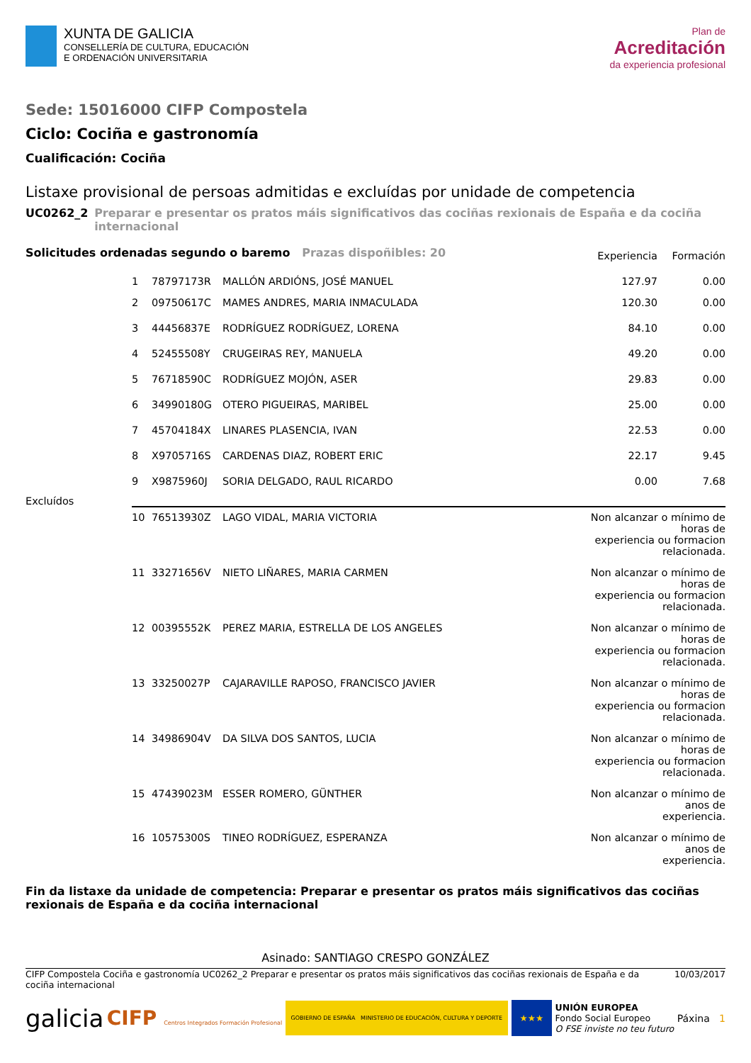XUNTA DE GALICIA
CONSELLERÍA DE CULTURA, EDUCACIÓN
E ORDENACIÓN UNIVERSITARIA
Plan de
Acreditación
da experiencia profesional
Sede: 15016000 CIFP Compostela
Ciclo: Cociña e gastronomía
Cualificación: Cociña
Listaxe provisional de persoas admitidas e excluídas por unidade de competencia
UC0262_2 Preparar e presentar os pratos máis significativos das cociñas rexionais de España e da cociña internacional
| Solicitudes ordenadas segundo o baremo Prazas dispoñibles: 20 | | | | Experiencia | Formación |
| --- | --- | --- | --- | --- | --- |
| | 1 | 78797173R | MALLÓN ARDIÓNS, JOSÉ MANUEL | 127.97 | 0.00 |
| | 2 | 09750617C | MAMES ANDRES, MARIA INMACULADA | 120.30 | 0.00 |
| | 3 | 44456837E | RODRÍGUEZ RODRÍGUEZ, LORENA | 84.10 | 0.00 |
| | 4 | 52455508Y | CRUGEIRAS REY, MANUELA | 49.20 | 0.00 |
| | 5 | 76718590C | RODRÍGUEZ MOJÓN, ASER | 29.83 | 0.00 |
| | 6 | 34990180G | OTERO PIGUEIRAS, MARIBEL | 25.00 | 0.00 |
| | 7 | 45704184X | LINARES PLASENCIA, IVAN | 22.53 | 0.00 |
| | 8 | X9705716S | CARDENAS DIAZ, ROBERT ERIC | 22.17 | 9.45 |
| | 9 | X9875960J | SORIA DELGADO, RAUL RICARDO | 0.00 | 7.68 |
| Excluídos | | | | | |
| | 10 | 76513930Z | LAGO VIDAL, MARIA VICTORIA | Non alcanzar o mínimo de horas de experiencia ou formacion relacionada. | |
| | 11 | 33271656V | NIETO LIÑARES, MARIA CARMEN | Non alcanzar o mínimo de horas de experiencia ou formacion relacionada. | |
| | 12 | 00395552K | PEREZ MARIA, ESTRELLA DE LOS ANGELES | Non alcanzar o mínimo de horas de experiencia ou formacion relacionada. | |
| | 13 | 33250027P | CAJARAVILLE RAPOSO, FRANCISCO JAVIER | Non alcanzar o mínimo de horas de experiencia ou formacion relacionada. | |
| | 14 | 34986904V | DA SILVA DOS SANTOS, LUCIA | Non alcanzar o mínimo de horas de experiencia ou formacion relacionada. | |
| | 15 | 47439023M | ESSER ROMERO, GÜNTHER | Non alcanzar o mínimo de anos de experiencia. | |
| | 16 | 10575300S | TINEO RODRÍGUEZ, ESPERANZA | Non alcanzar o mínimo de anos de experiencia. | |
Fin da listaxe da unidade de competencia: Preparar e presentar os pratos máis significativos das cociñas rexionais de España e da cociña internacional
Asinado: SANTIAGO CRESPO GONZÁLEZ
CIFP Compostela Cociña e gastronomía UC0262_2 Preparar e presentar os pratos máis significativos das cociñas rexionais de España e da cociña internacional 10/03/2017
galicia CIFP Centros Integrados Formación Profesional GOBIERNO DE ESPAÑA MINISTERIO DE EDUCACIÓN, CULTURA Y DEPORTE ★★★ UNIÓN EUROPEA
Fondo Social Europeo
O FSE inviste no teu futuro Páxina 1